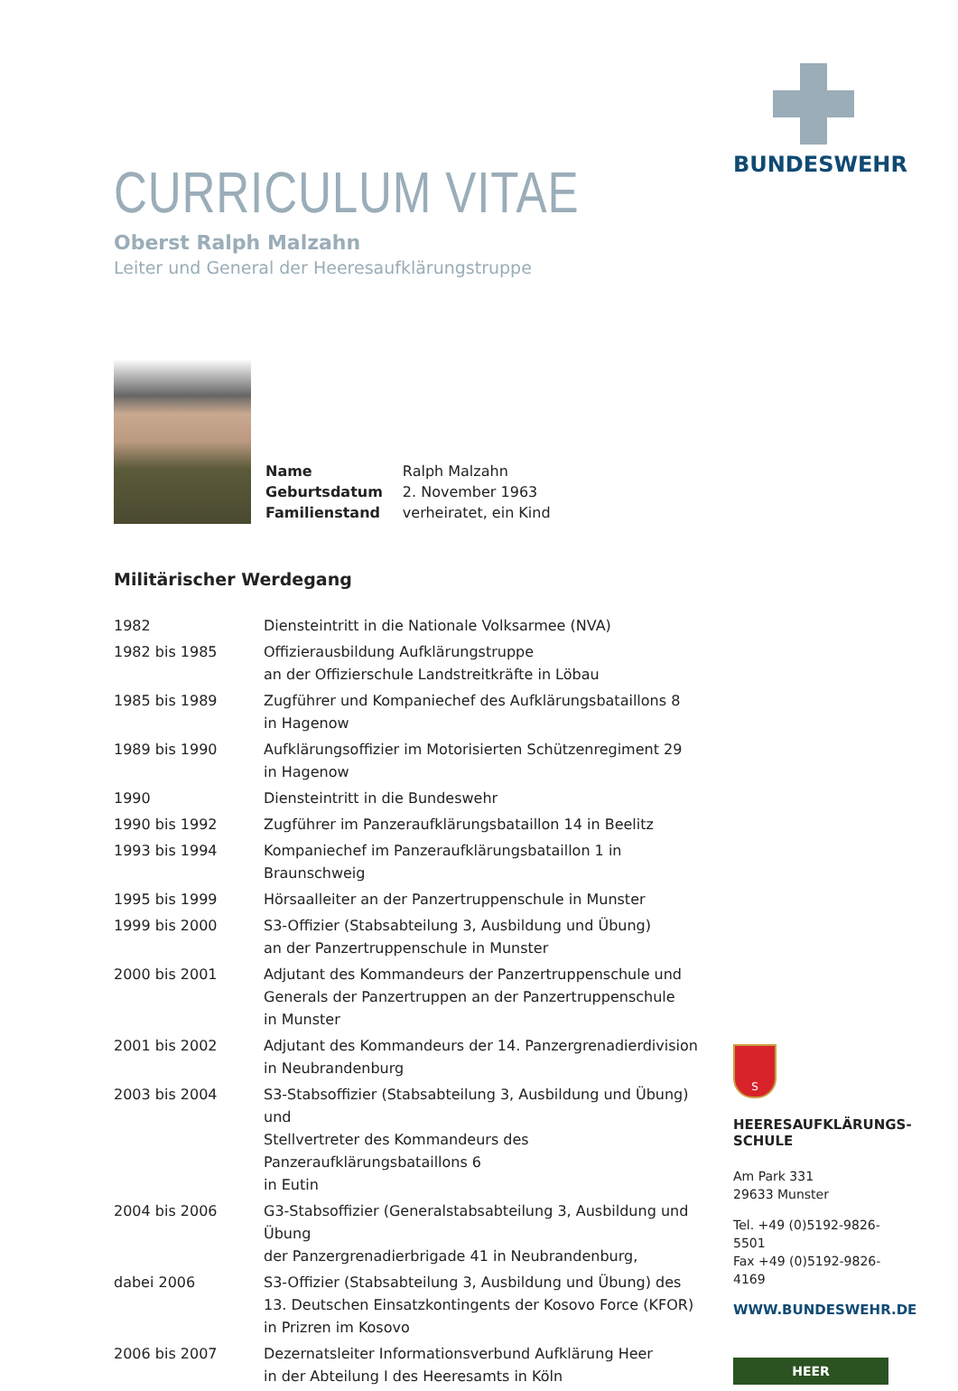CURRICULUM VITAE
Oberst Ralph Malzahn
Leiter und General der Heeresaufklärungstruppe
| Name | Ralph Malzahn |
| Geburtsdatum | 2. November 1963 |
| Familienstand | verheiratet, ein Kind |
Militärischer Werdegang
| 1982 | Diensteintritt in die Nationale Volksarmee (NVA) |
| 1982 bis 1985 | Offizierausbildung Aufklärungstruppe an der Offizierschule Landstreitkräfte in Löbau |
| 1985 bis 1989 | Zugführer und Kompaniechef des Aufklärungsbataillons 8 in Hagenow |
| 1989 bis 1990 | Aufklärungsoffizier im Motorisierten Schützenregiment 29 in Hagenow |
| 1990 | Diensteintritt in die Bundeswehr |
| 1990 bis 1992 | Zugführer im Panzeraufklärungsbataillon 14 in Beelitz |
| 1993 bis 1994 | Kompaniechef im Panzeraufklärungsbataillon 1 in Braunschweig |
| 1995 bis 1999 | Hörsaalleiter an der Panzertruppenschule in Munster |
| 1999 bis 2000 | S3-Offizier (Stabsabteilung 3, Ausbildung und Übung) an der Panzertruppenschule in Munster |
| 2000 bis 2001 | Adjutant des Kommandeurs der Panzertruppenschule und Generals der Panzertruppen an der Panzertruppenschule in Munster |
| 2001 bis 2002 | Adjutant des Kommandeurs der 14. Panzergrenadierdivision in Neubrandenburg |
| 2003 bis 2004 | S3-Stabsoffizier (Stabsabteilung 3, Ausbildung und Übung) und Stellvertreter des Kommandeurs des Panzeraufklärungsbataillons 6 in Eutin |
| 2004 bis 2006 | G3-Stabsoffizier (Generalstabsabteilung 3, Ausbildung und Übung der Panzergrenadierbrigade 41 in Neubrandenburg, |
| dabei 2006 | S3-Offizier (Stabsabteilung 3, Ausbildung und Übung) des 13. Deutschen Einsatzkontingents der Kosovo Force (KFOR) in Prizren im Kosovo |
| 2006 bis 2007 | Dezernatsleiter Informationsverbund Aufklärung Heer in der Abteilung I des Heeresamts in Köln |
BUNDESWEHR
S
HEERESAUFKLÄRUNGS-
SCHULE
Am Park 331
29633 Munster
Tel. +49 (0)5192-9826-5501
Fax +49 (0)5192-9826-4169
WWW.BUNDESWEHR.DE
HEER